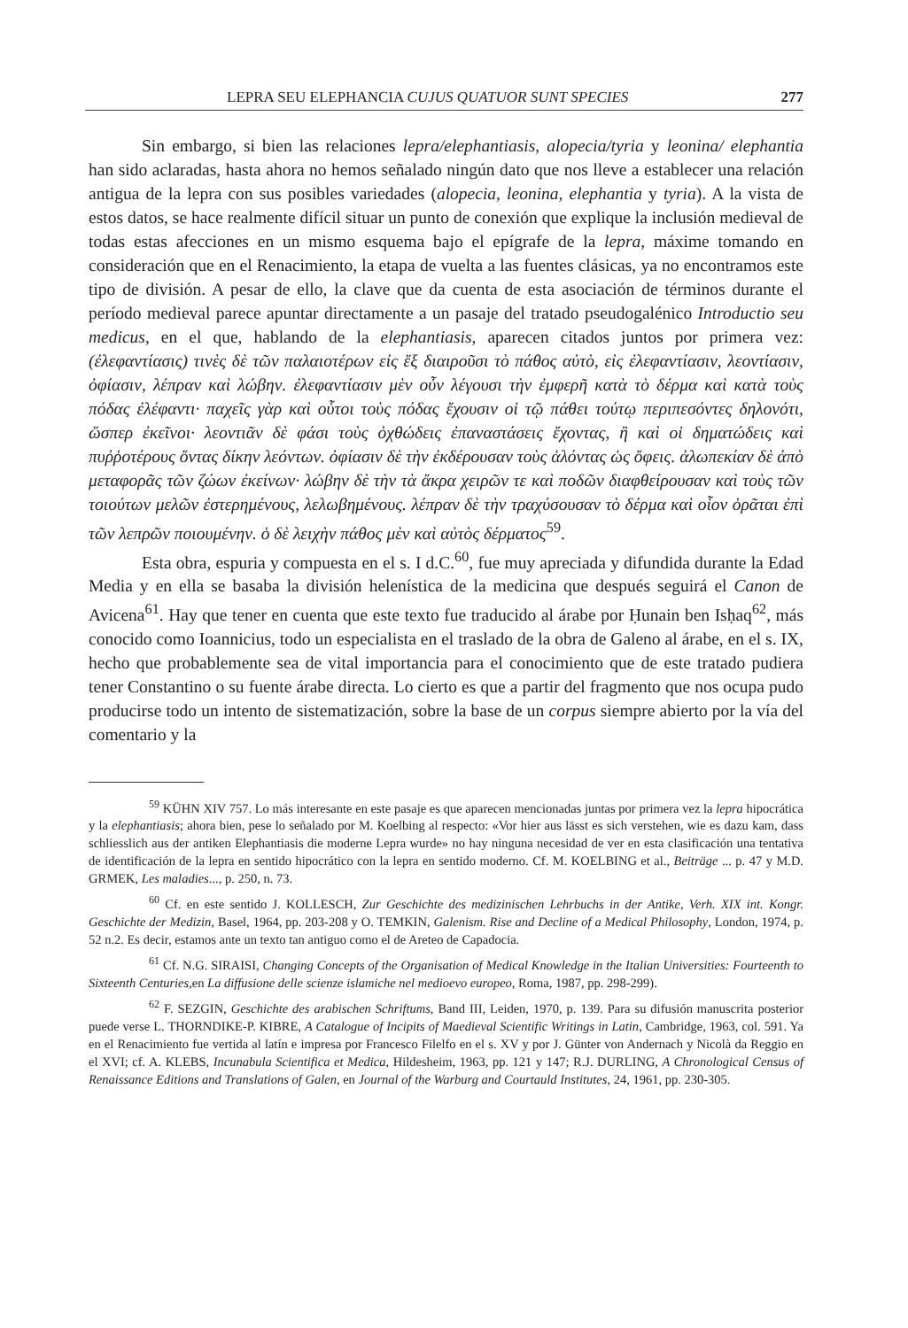LEPRA SEU ELEPHANCIA CUJUS QUATUOR SUNT SPECIES 277
Sin embargo, si bien las relaciones lepra/elephantiasis, alopecia/tyria y leonina/ elephantia han sido aclaradas, hasta ahora no hemos señalado ningún dato que nos lleve a establecer una relación antigua de la lepra con sus posibles variedades (alopecia, leonina, elephantia y tyria). A la vista de estos datos, se hace realmente difícil situar un punto de conexión que explique la inclusión medieval de todas estas afecciones en un mismo esquema bajo el epígrafe de la lepra, máxime tomando en consideración que en el Renacimiento, la etapa de vuelta a las fuentes clásicas, ya no encontramos este tipo de división. A pesar de ello, la clave que da cuenta de esta asociación de términos durante el período medieval parece apuntar directamente a un pasaje del tratado pseudogalénico Introductio seu medicus, en el que, hablando de la elephantiasis, aparecen citados juntos por primera vez: (ἐλεφαντίασις) τινὲς δὲ τῶν παλαιοτέρων εἰς ἕξ διαιροῦσι τὸ πάθος αὐτὸ, εἰς ἐλεφαντίασιν, λεοντίασιν, ὀφίασιν, λέπραν καὶ λώβην. ἐλεφαντίασιν μὲν οὖν λέγουσι τὴν ἐμφερῆ κατὰ τὸ δέρμα καὶ κατὰ τοὺς πόδας ἐλέφαντι· παχεῖς γὰρ καὶ οὗτοι τοὺς πόδας ἔχουσιν οἱ τῷ πάθει τούτῳ περιπεσόντες δηλονότι, ὥσπερ ἐκεῖνοι· λεοντιᾶν δὲ φάσι τοὺς ὀχθώδεις ἐπαναστάσεις ἔχοντας, ἢ καὶ οἱ δηματώδεις καὶ πυῤῥοτέρους ὄντας δίκην λεόντων. ὀφίασιν δὲ τὴν ἐκδέρουσαν τοὺς ἁλόντας ὡς ὄφεις. ἀλωπεκίαν δὲ ἀπὸ μεταφορᾶς τῶν ζώων ἐκείνων· λώβην δὲ τὴν τὰ ἄκρα χειρῶν τε καὶ ποδῶν διαφθείρουσαν καὶ τοὺς τῶν τοιούτων μελῶν ἐστερημένους, λελωβημένους. λέπραν δὲ τὴν τραχύσουσαν τὸ δέρμα καὶ οἷον ὁρᾶται ἐπὶ τῶν λεπρῶν ποιουμένην. ὁ δὲ λειχὴν πάθος μὲν καὶ αὐτὸς δέρματος<sup>59</sup>.
Esta obra, espuria y compuesta en el s. I d.C.<sup>60</sup>, fue muy apreciada y difundida durante la Edad Media y en ella se basaba la división helenística de la medicina que después seguirá el Canon de Avicena<sup>61</sup>. Hay que tener en cuenta que este texto fue traducido al árabe por Ḥunain ben Isḥaq<sup>62</sup>, más conocido como Ioannicius, todo un especialista en el traslado de la obra de Galeno al árabe, en el s. IX, hecho que probablemente sea de vital importancia para el conocimiento que de este tratado pudiera tener Constantino o su fuente árabe directa. Lo cierto es que a partir del fragmento que nos ocupa pudo producirse todo un intento de sistematización, sobre la base de un corpus siempre abierto por la vía del comentario y la
<sup>59</sup> KÜHN XIV 757. Lo más interesante en este pasaje es que aparecen mencionadas juntas por primera vez la lepra hipocrática y la elephantiasis; ahora bien, pese lo señalado por M. Koelbing al respecto: «Vor hier aus lässt es sich verstehen, wie es dazu kam, dass schliesslich aus der antiken Elephantiasis die moderne Lepra wurde» no hay ninguna necesidad de ver en esta clasificación una tentativa de identificación de la lepra en sentido hipocrático con la lepra en sentido moderno. Cf. M. KOELBING et al., Beiträge ... p. 47 y M.D. GRMEK, Les maladies..., p. 250, n. 73.
<sup>60</sup> Cf. en este sentido J. KOLLESCH, Zur Geschichte des medizinischen Lehrbuchs in der Antike, Verh. XIX int. Kongr. Geschichte der Medizin, Basel, 1964, pp. 203-208 y O. TEMKIN, Galenism. Rise and Decline of a Medical Philosophy, London, 1974, p. 52 n.2. Es decir, estamos ante un texto tan antiguo como el de Areteo de Capadocia.
<sup>61</sup> Cf. N.G. SIRAISI, Changing Concepts of the Organisation of Medical Knowledge in the Italian Universities: Fourteenth to Sixteenth Centuries,en La diffusione delle scienze islamiche nel medioevo europeo, Roma, 1987, pp. 298-299).
<sup>62</sup> F. SEZGIN, Geschichte des arabischen Schriftums, Band III, Leiden, 1970, p. 139. Para su difusión manuscrita posterior puede verse L. THORNDIKE-P. KIBRE, A Catalogue of Incipits of Maedieval Scientific Writings in Latin, Cambridge, 1963, col. 591. Ya en el Renacimiento fue vertida al latín e impresa por Francesco Filelfo en el s. XV y por J. Günter von Andernach y Nicolà da Reggio en el XVI; cf. A. KLEBS, Incunabula Scientifica et Medica, Hildesheim, 1963, pp. 121 y 147; R.J. DURLING, A Chronological Census of Renaissance Editions and Translations of Galen, en Journal of the Warburg and Courtauld Institutes, 24, 1961, pp. 230-305.